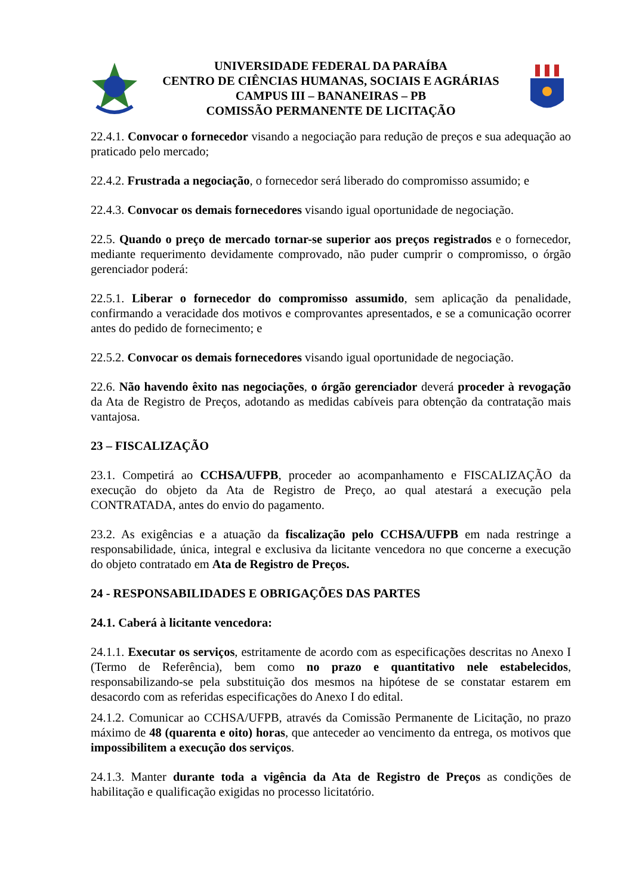UNIVERSIDADE FEDERAL DA PARAÍBA
CENTRO DE CIÊNCIAS HUMANAS, SOCIAIS E AGRÁRIAS
CAMPUS III – BANANEIRAS – PB
COMISSÃO PERMANENTE DE LICITAÇÃO
22.4.1. Convocar o fornecedor visando a negociação para redução de preços e sua adequação ao praticado pelo mercado;
22.4.2. Frustrada a negociação, o fornecedor será liberado do compromisso assumido; e
22.4.3. Convocar os demais fornecedores visando igual oportunidade de negociação.
22.5. Quando o preço de mercado tornar-se superior aos preços registrados e o fornecedor, mediante requerimento devidamente comprovado, não puder cumprir o compromisso, o órgão gerenciador poderá:
22.5.1. Liberar o fornecedor do compromisso assumido, sem aplicação da penalidade, confirmando a veracidade dos motivos e comprovantes apresentados, e se a comunicação ocorrer antes do pedido de fornecimento; e
22.5.2. Convocar os demais fornecedores visando igual oportunidade de negociação.
22.6. Não havendo êxito nas negociações, o órgão gerenciador deverá proceder à revogação da Ata de Registro de Preços, adotando as medidas cabíveis para obtenção da contratação mais vantajosa.
23 – FISCALIZAÇÃO
23.1. Competirá ao CCHSA/UFPB, proceder ao acompanhamento e FISCALIZAÇÃO da execução do objeto da Ata de Registro de Preço, ao qual atestará a execução pela CONTRATADA, antes do envio do pagamento.
23.2. As exigências e a atuação da fiscalização pelo CCHSA/UFPB em nada restringe a responsabilidade, única, integral e exclusiva da licitante vencedora no que concerne a execução do objeto contratado em Ata de Registro de Preços.
24 - RESPONSABILIDADES E OBRIGAÇÕES DAS PARTES
24.1. Caberá à licitante vencedora:
24.1.1. Executar os serviços, estritamente de acordo com as especificações descritas no Anexo I (Termo de Referência), bem como no prazo e quantitativo nele estabelecidos, responsabilizando-se pela substituição dos mesmos na hipótese de se constatar estarem em desacordo com as referidas especificações do Anexo I do edital.
24.1.2. Comunicar ao CCHSA/UFPB, através da Comissão Permanente de Licitação, no prazo máximo de 48 (quarenta e oito) horas, que anteceder ao vencimento da entrega, os motivos que impossibilitem a execução dos serviços.
24.1.3. Manter durante toda a vigência da Ata de Registro de Preços as condições de habilitação e qualificação exigidas no processo licitatório.